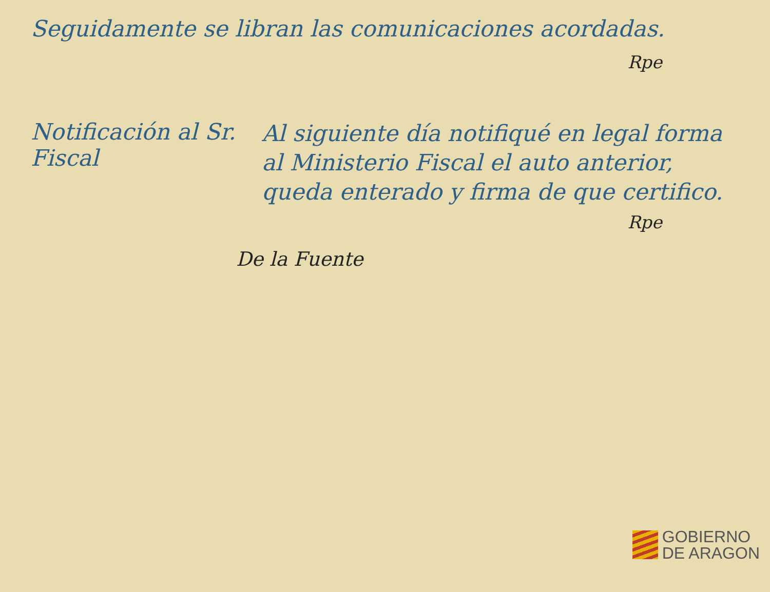Seguidamente se libran las comunicaciones acordadas.
Rpe
Notificación al Sr. Fiscal
Al siguiente día notifiqué en legal forma al Ministerio Fiscal el auto anterior, queda enterado y firma de que certifico.
Rpe
De la Fuente
GOBIERNO
DE ARAGON